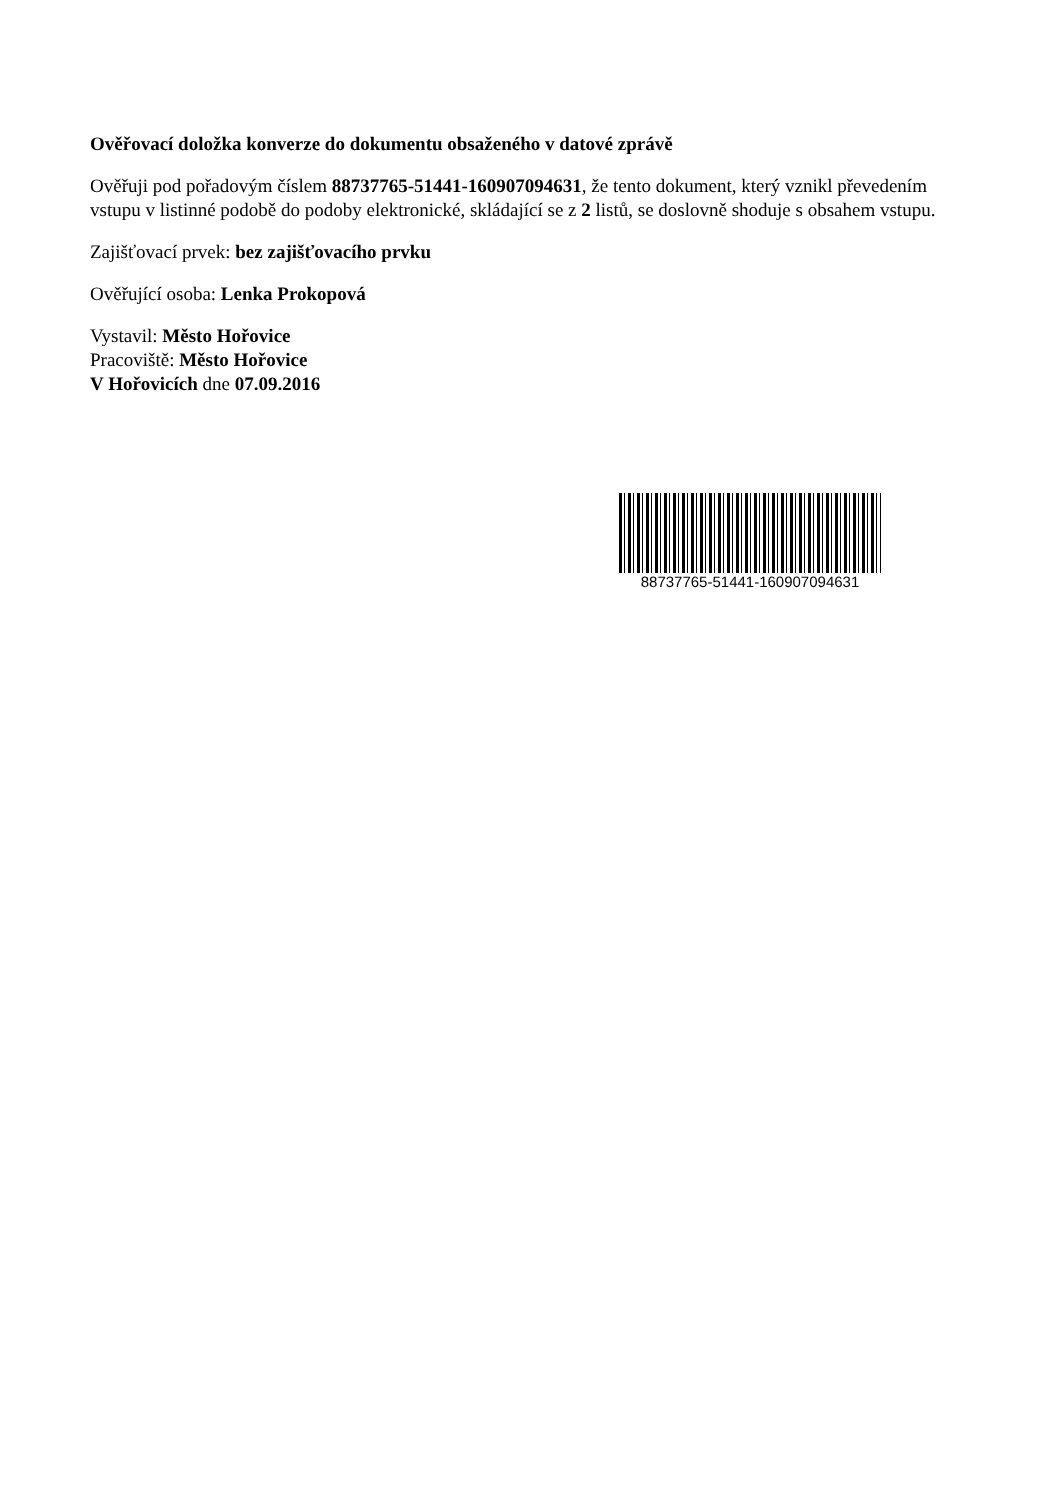Ověřovací doložka konverze do dokumentu obsaženého v datové zprávě
Ověřuji pod pořadovým číslem 88737765-51441-160907094631, že tento dokument, který vznikl převedením vstupu v listinné podobě do podoby elektronické, skládající se z 2 listů, se doslovně shoduje s obsahem vstupu.
Zajišťovací prvek: bez zajišťovacího prvku
Ověřující osoba: Lenka Prokopová
Vystavil: Město Hořovice
Pracoviště: Město Hořovice
V Hořovicích dne 07.09.2016
88737765-51441-160907094631